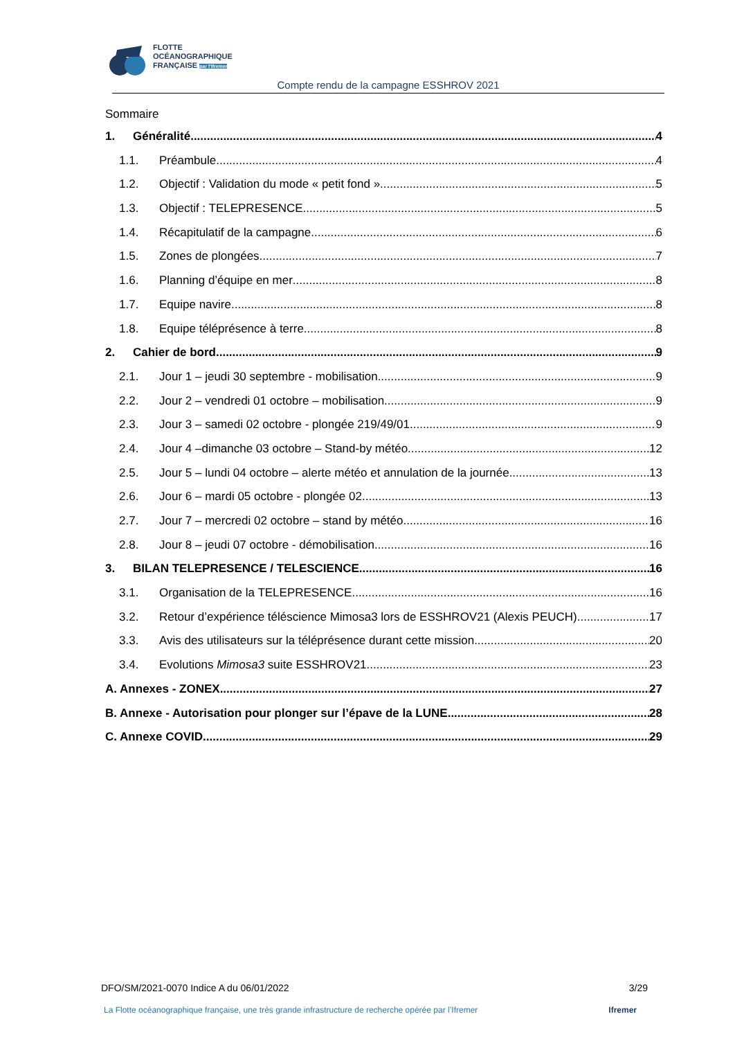FLOTTE
OCÉANOGRAPHIQUE
FRANÇAISE par l'Ifremer
Compte rendu de la campagne ESSHROV 2021
Sommaire
1. Généralité 4
1.1. Préambule 4
1.2. Objectif : Validation du mode « petit fond » 5
1.3. Objectif : TELEPRESENCE 5
1.4. Récapitulatif de la campagne 6
1.5. Zones de plongées 7
1.6. Planning d’équipe en mer 8
1.7. Equipe navire 8
1.8. Equipe téléprésence à terre 8
2. Cahier de bord 9
2.1. Jour 1 – jeudi 30 septembre - mobilisation 9
2.2. Jour 2 – vendredi 01 octobre – mobilisation 9
2.3. Jour 3 – samedi 02 octobre - plongée 219/49/01 9
2.4. Jour 4 –dimanche 03 octobre – Stand-by météo 12
2.5. Jour 5 – lundi 04 octobre – alerte météo et annulation de la journée. 13
2.6. Jour 6 – mardi 05 octobre - plongée 02 13
2.7. Jour 7 – mercredi 02 octobre – stand by météo 16
2.8. Jour 8 – jeudi 07 octobre - démobilisation 16
3. BILAN TELEPRESENCE / TELESCIENCE 16
3.1. Organisation de la TELEPRESENCE 16
3.2. Retour d’expérience téléscience Mimosa3 lors de ESSHROV21 (Alexis PEUCH) 17
3.3. Avis des utilisateurs sur la téléprésence durant cette mission 20
3.4. Evolutions Mimosa3 suite ESSHROV21 23
A. Annexes - ZONEX 27
B. Annexe - Autorisation pour plonger sur l’épave de la LUNE 28
C. Annexe COVID 29
DFO/SM/2021-0070 Indice A du 06/01/2022 3/29
La Flotte océanographique française, une très grande infrastructure de recherche opérée par l’Ifremer Ifremer